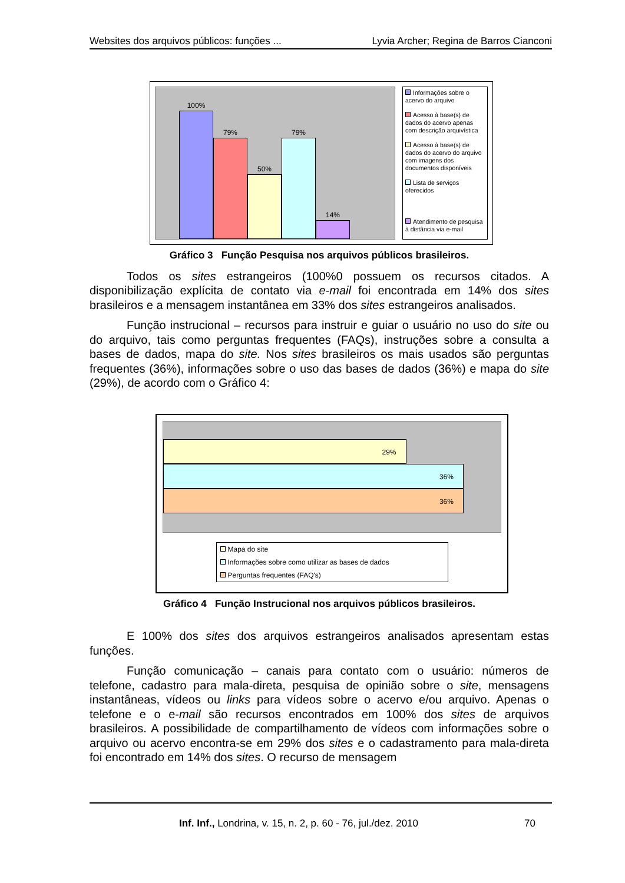Websites dos arquivos públicos: funções ... Lyvia Archer; Regina de Barros Cianconi
100%
79%
50%
79%
14%
Informações sobre o acervo do arquivo
Acesso à base(s) de dados do acervo apenas com descrição arquivística
Acesso à base(s) de dados do acervo do arquivo com imagens dos documentos disponíveis
Lista de serviços oferecidos
Atendimento de pesquisa à distância via e-mail
Gráfico 3 Função Pesquisa nos arquivos públicos brasileiros.
Todos os sites estrangeiros (100%0 possuem os recursos citados. A disponibilização explícita de contato via e-mail foi encontrada em 14% dos sites brasileiros e a mensagem instantânea em 33% dos sites estrangeiros analisados.
Função instrucional – recursos para instruir e guiar o usuário no uso do site ou do arquivo, tais como perguntas frequentes (FAQs), instruções sobre a consulta a bases de dados, mapa do site. Nos sites brasileiros os mais usados são perguntas frequentes (36%), informações sobre o uso das bases de dados (36%) e mapa do site (29%), de acordo com o Gráfico 4:
29%
36%
36%
Mapa do site
Informações sobre como utilizar as bases de dados
Perguntas frequentes (FAQ's)
Gráfico 4 Função Instrucional nos arquivos públicos brasileiros.
E 100% dos sites dos arquivos estrangeiros analisados apresentam estas funções.
Função comunicação – canais para contato com o usuário: números de telefone, cadastro para mala-direta, pesquisa de opinião sobre o site, mensagens instantâneas, vídeos ou links para vídeos sobre o acervo e/ou arquivo. Apenas o telefone e o e-mail são recursos encontrados em 100% dos sites de arquivos brasileiros. A possibilidade de compartilhamento de vídeos com informações sobre o arquivo ou acervo encontra-se em 29% dos sites e o cadastramento para mala-direta foi encontrado em 14% dos sites. O recurso de mensagem
Inf. Inf., Londrina, v. 15, n. 2, p. 60 - 76, jul./dez. 2010 70